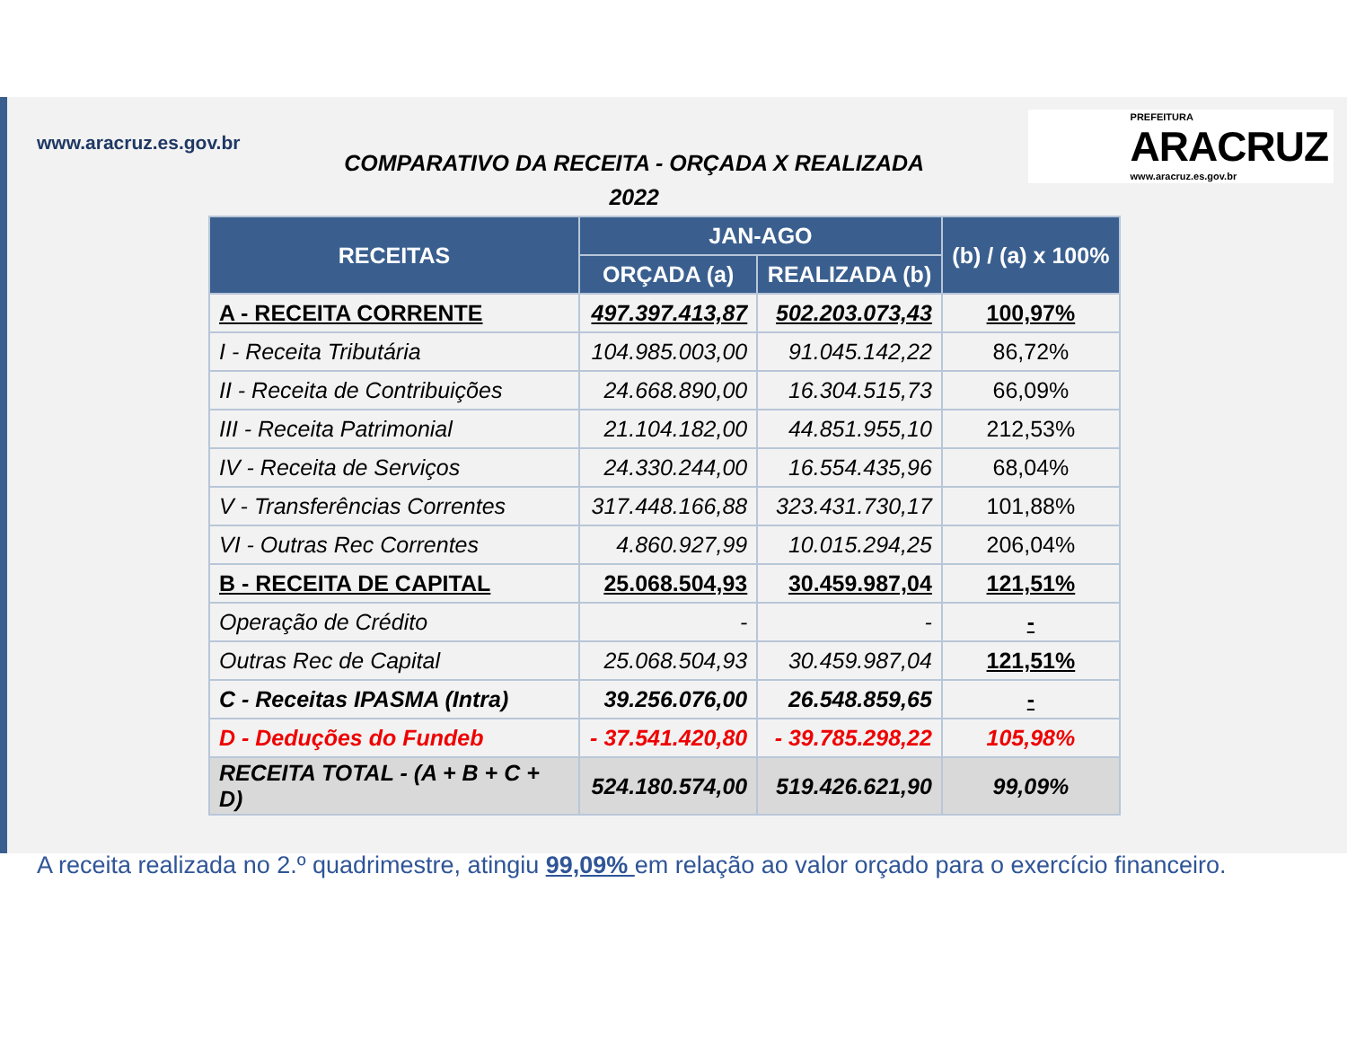www.aracruz.es.gov.br
COMPARATIVO DA RECEITA - ORÇADA X REALIZADA
2022
PREFEITURA
ARACRUZ
www.aracruz.es.gov.br
| RECEITAS | JAN-AGO | | (b) / (a) x 100% |
| --- | --- | --- | --- |
| | ORÇADA (a) | REALIZADA (b) | |
| A - RECEITA CORRENTE | 497.397.413,87 | 502.203.073,43 | 100,97% |
| I - Receita Tributária | 104.985.003,00 | 91.045.142,22 | 86,72% |
| II - Receita de Contribuições | 24.668.890,00 | 16.304.515,73 | 66,09% |
| III - Receita Patrimonial | 21.104.182,00 | 44.851.955,10 | 212,53% |
| IV - Receita de Serviços | 24.330.244,00 | 16.554.435,96 | 68,04% |
| V - Transferências Correntes | 317.448.166,88 | 323.431.730,17 | 101,88% |
| VI - Outras Rec Correntes | 4.860.927,99 | 10.015.294,25 | 206,04% |
| B - RECEITA DE CAPITAL | 25.068.504,93 | 30.459.987,04 | 121,51% |
| Operação de Crédito | - | - | - |
| Outras Rec de Capital | 25.068.504,93 | 30.459.987,04 | 121,51% |
| C - Receitas IPASMA (Intra) | 39.256.076,00 | 26.548.859,65 | - |
| D - Deduções do Fundeb | - 37.541.420,80 | - 39.785.298,22 | 105,98% |
| RECEITA TOTAL - (A + B + C + D) | 524.180.574,00 | 519.426.621,90 | 99,09% |
A receita realizada no 2.º quadrimestre, atingiu 99,09% em relação ao valor orçado para o exercício financeiro.